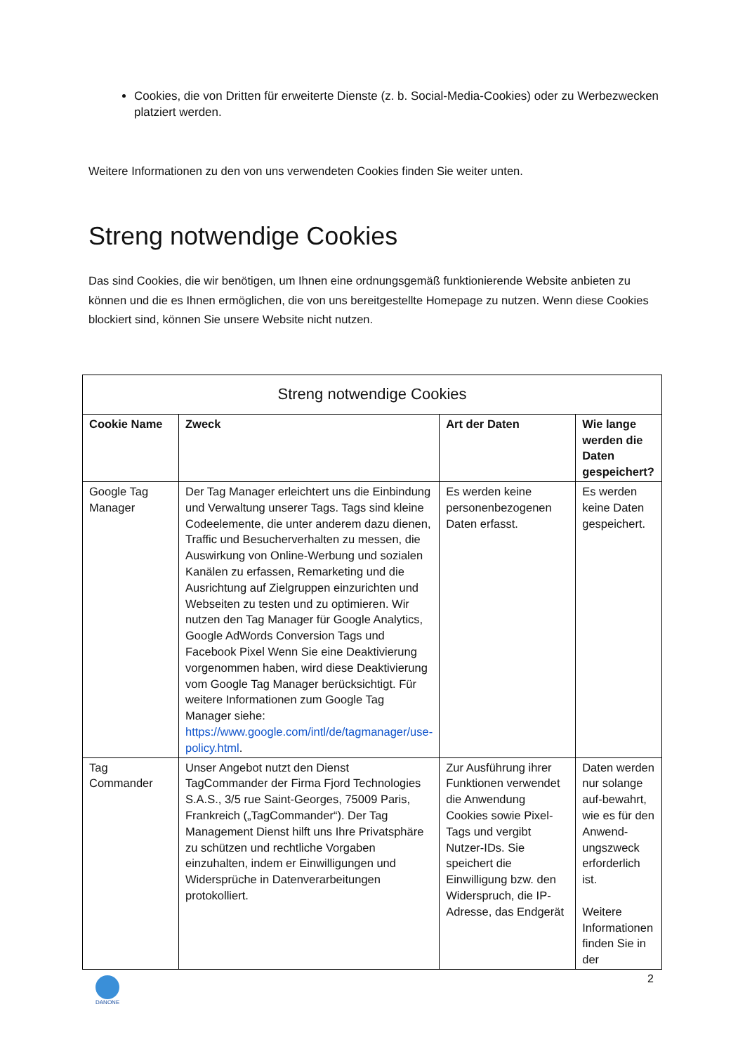Cookies, die von Dritten für erweiterte Dienste (z. b. Social-Media-Cookies) oder zu Werbezwecken platziert werden.
Weitere Informationen zu den von uns verwendeten Cookies finden Sie weiter unten.
Streng notwendige Cookies
Das sind Cookies, die wir benötigen, um Ihnen eine ordnungsgemäß funktionierende Website anbieten zu können und die es Ihnen ermöglichen, die von uns bereitgestellte Homepage zu nutzen. Wenn diese Cookies blockiert sind, können Sie unsere Website nicht nutzen.
| Streng notwendige Cookies | | | |
| --- | --- | --- | --- |
| Cookie Name | Zweck | Art der Daten | Wie lange werden die Daten gespeichert? |
| Google Tag Manager | Der Tag Manager erleichtert uns die Einbindung und Verwaltung unserer Tags. Tags sind kleine Codeelemente, die unter anderem dazu dienen, Traffic und Besucherverhalten zu messen, die Auswirkung von Online-Werbung und sozialen Kanälen zu erfassen, Remarketing und die Ausrichtung auf Zielgruppen einzurichten und Webseiten zu testen und zu optimieren. Wir nutzen den Tag Manager für Google Analytics, Google AdWords Conversion Tags und Facebook Pixel Wenn Sie eine Deaktivierung vorgenommen haben, wird diese Deaktivierung vom Google Tag Manager berücksichtigt. Für weitere Informationen zum Google Tag Manager siehe: https://www.google.com/intl/de/tagmanager/use-policy.html . | Es werden keine personenbezogenen Daten erfasst. | Es werden keine Daten gespeichert. |
| Tag Commander | Unser Angebot nutzt den Dienst TagCommander der Firma Fjord Technologies S.A.S., 3/5 rue Saint-Georges, 75009 Paris, Frankreich („TagCommander“). Der Tag Management Dienst hilft uns Ihre Privatsphäre zu schützen und rechtliche Vorgaben einzuhalten, indem er Einwilligungen und Widersprüche in Datenverarbeitungen protokolliert. | Zur Ausführung ihrer Funktionen verwendet die Anwendung Cookies sowie Pixel-Tags und vergibt Nutzer-IDs. Sie speichert die Einwilligung bzw. den Widerspruch, die IP-Adresse, das Endgerät | Daten werden nur solange auf-bewahrt, wie es für den Anwend-ungszweck erforderlich ist. Weitere Informationen finden Sie in der |
DANONE
2